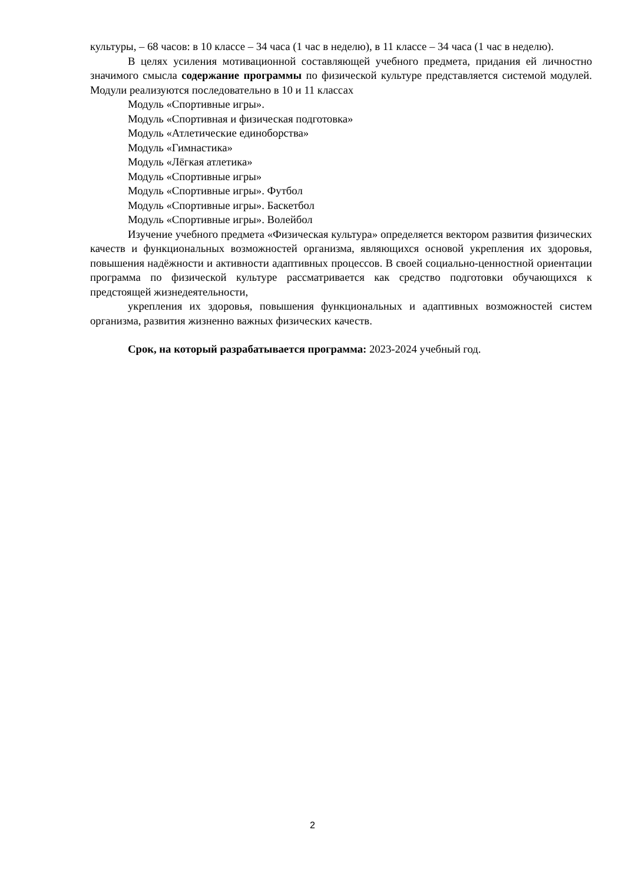культуры, – 68 часов: в 10 классе – 34 часа (1 час в неделю), в 11 классе – 34 часа (1 час в неделю).
В целях усиления мотивационной составляющей учебного предмета, придания ей личностно значимого смысла содержание программы по физической культуре представляется системой модулей. Модули реализуются последовательно в 10 и 11 классах
Модуль «Спортивные игры».
Модуль «Спортивная и физическая подготовка»
Модуль «Атлетические единоборства»
Модуль «Гимнастика»
Модуль «Лёгкая атлетика»
Модуль «Спортивные игры»
Модуль «Спортивные игры». Футбол
Модуль «Спортивные игры». Баскетбол
Модуль «Спортивные игры». Волейбол
Изучение учебного предмета «Физическая культура» определяется вектором развития физических качеств и функциональных возможностей организма, являющихся основой укрепления их здоровья, повышения надёжности и активности адаптивных процессов. В своей социально-ценностной ориентации программа по физической культуре рассматривается как средство подготовки обучающихся к предстоящей жизнедеятельности,
укрепления их здоровья, повышения функциональных и адаптивных возможностей систем организма, развития жизненно важных физических качеств.
Срок, на который разрабатывается программа: 2023-2024 учебный год.
2